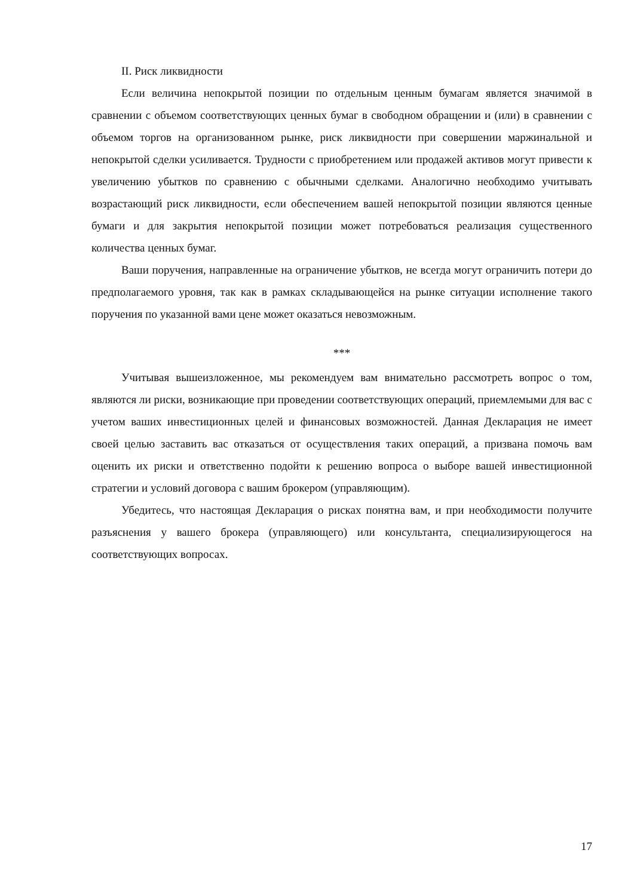II. Риск ликвидности
Если величина непокрытой позиции по отдельным ценным бумагам является значимой в сравнении с объемом соответствующих ценных бумаг в свободном обращении и (или) в сравнении с объемом торгов на организованном рынке, риск ликвидности при совершении маржинальной и непокрытой сделки усиливается. Трудности с приобретением или продажей активов могут привести к увеличению убытков по сравнению с обычными сделками. Аналогично необходимо учитывать возрастающий риск ликвидности, если обеспечением вашей непокрытой позиции являются ценные бумаги и для закрытия непокрытой позиции может потребоваться реализация существенного количества ценных бумаг.
Ваши поручения, направленные на ограничение убытков, не всегда могут ограничить потери до предполагаемого уровня, так как в рамках складывающейся на рынке ситуации исполнение такого поручения по указанной вами цене может оказаться невозможным.
***
Учитывая вышеизложенное, мы рекомендуем вам внимательно рассмотреть вопрос о том, являются ли риски, возникающие при проведении соответствующих операций, приемлемыми для вас с учетом ваших инвестиционных целей и финансовых возможностей. Данная Декларация не имеет своей целью заставить вас отказаться от осуществления таких операций, а призвана помочь вам оценить их риски и ответственно подойти к решению вопроса о выборе вашей инвестиционной стратегии и условий договора с вашим брокером (управляющим).
Убедитесь, что настоящая Декларация о рисках понятна вам, и при необходимости получите разъяснения у вашего брокера (управляющего) или консультанта, специализирующегося на соответствующих вопросах.
17